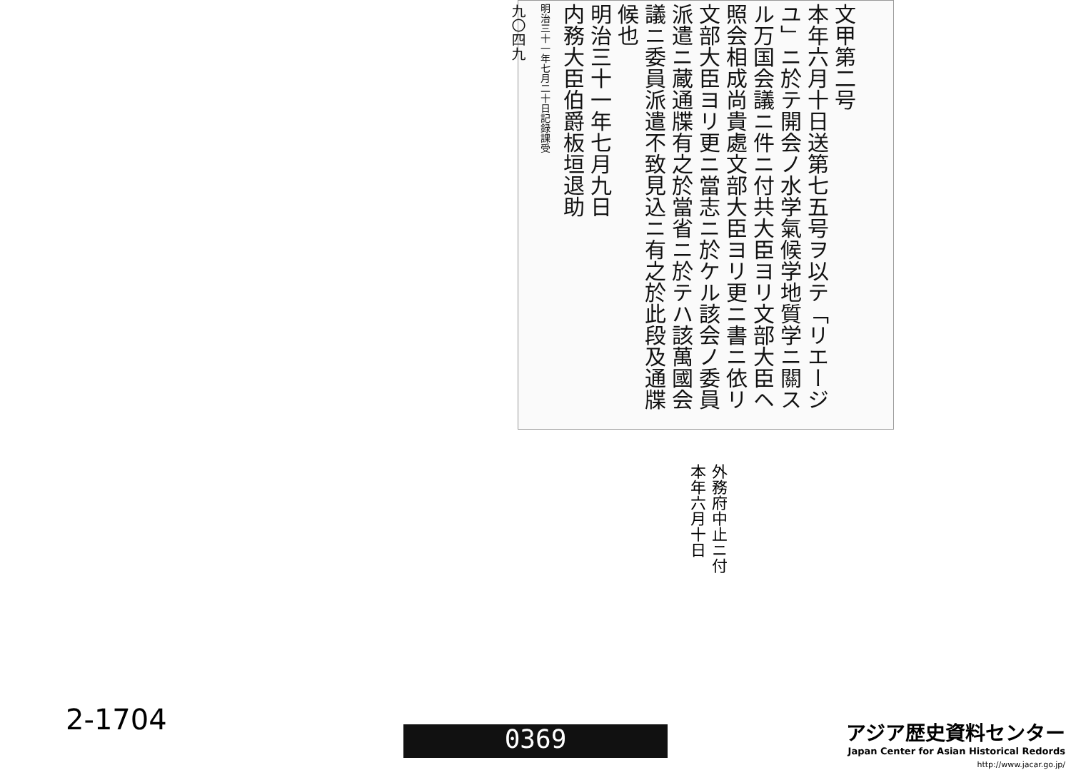文甲第二号
本年六月十日送第七五号ヲ以テ「リエージユ」ニ於テ開会ノ水学氣候学地質学ニ關スル万国会議ニ件ニ付共大臣ヨリ文部大臣ヘ照会相成尚貴處文部大臣ヨリ更ニ書ニ依リ文部大臣ヨリ更ニ當志ニ於ケル該会ノ委員派遣ニ蔵通牒有之於當省ニ於テハ該萬國会議ニ委員派遣不致見込ニ有之於此段及通牒候也
明治三十一年七月九日
内務大臣伯爵板垣退助
明治三十一年七月二十日記録課受
九〇四九
外務府中止ニ付
本年六月十日
2-1704
0369
アジア歴史資料センター
Japan Center for Asian Historical Redords
http://www.jacar.go.jp/